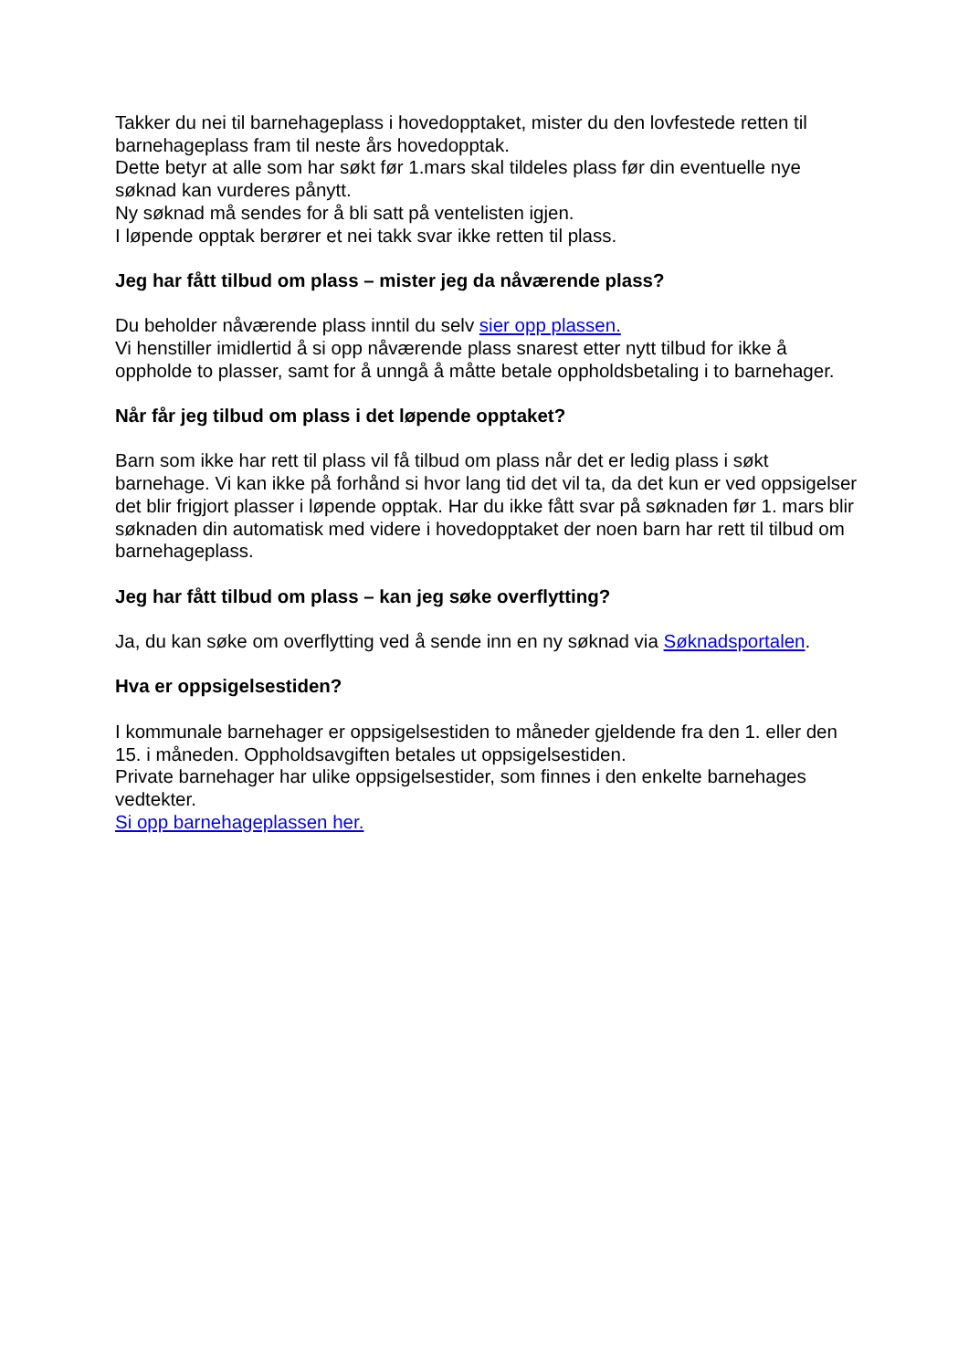Takker du nei til barnehageplass i hovedopptaket, mister du den lovfestede retten til barnehageplass fram til neste års hovedopptak.
Dette betyr at alle som har søkt før 1.mars skal tildeles plass før din eventuelle nye søknad kan vurderes pånytt.
Ny søknad må sendes for å bli satt på ventelisten igjen.
I løpende opptak berører et nei takk svar ikke retten til plass.
Jeg har fått tilbud om plass – mister jeg da nåværende plass?
Du beholder nåværende plass inntil du selv sier opp plassen.
Vi henstiller imidlertid å si opp nåværende plass snarest etter nytt tilbud for ikke å oppholde to plasser, samt for å unngå å måtte betale oppholdsbetaling i to barnehager.
Når får jeg tilbud om plass i det løpende opptaket?
Barn som ikke har rett til plass vil få tilbud om plass når det er ledig plass i søkt barnehage. Vi kan ikke på forhånd si hvor lang tid det vil ta, da det kun er ved oppsigelser det blir frigjort plasser i løpende opptak. Har du ikke fått svar på søknaden før 1. mars blir søknaden din automatisk med videre i hovedopptaket der noen barn har rett til tilbud om barnehageplass.
Jeg har fått tilbud om plass – kan jeg søke overflytting?
Ja, du kan søke om overflytting ved å sende inn en ny søknad via Søknadsportalen.
Hva er oppsigelsestiden?
I kommunale barnehager er oppsigelsestiden to måneder gjeldende fra den 1. eller den 15. i måneden. Oppholdsavgiften betales ut oppsigelsestiden.
Private barnehager har ulike oppsigelsestider, som finnes i den enkelte barnehages vedtekter.
Si opp barnehageplassen her.